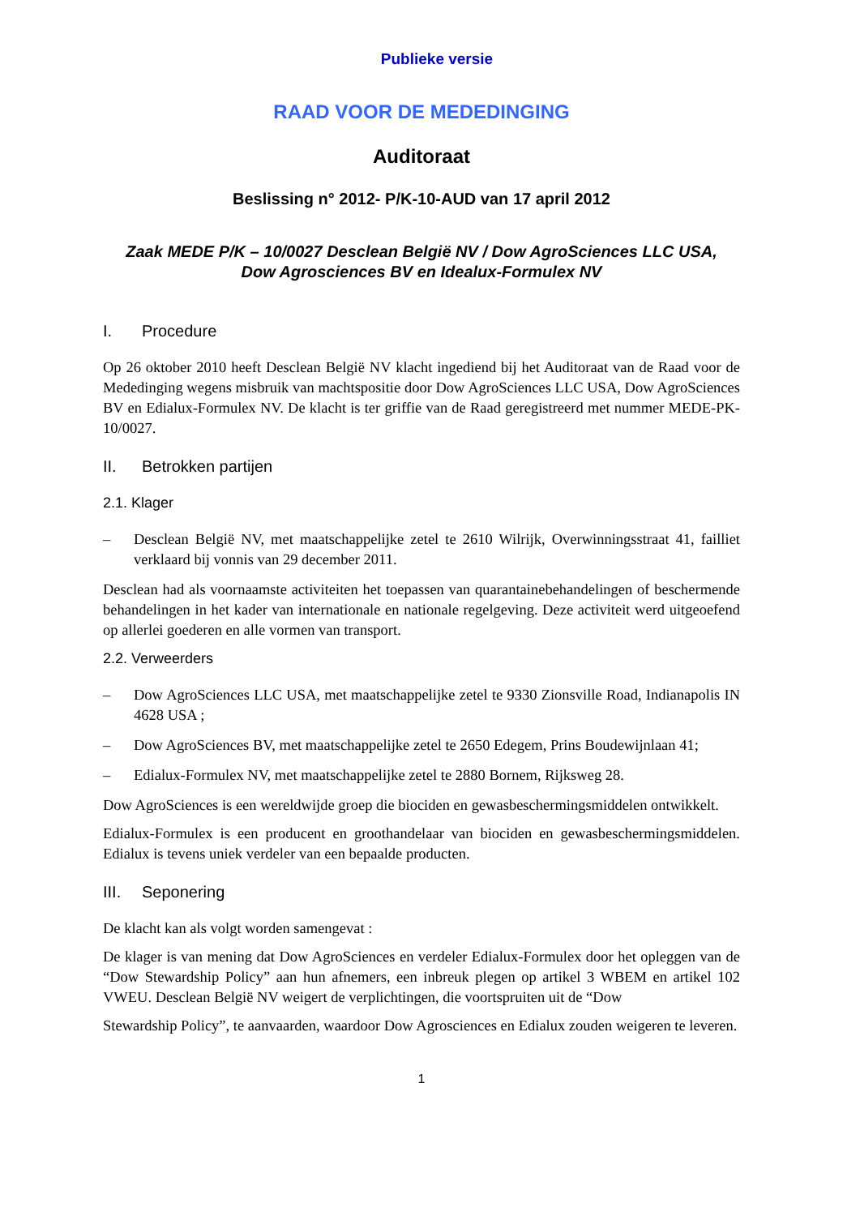Publieke versie
RAAD VOOR DE MEDEDINGING
Auditoraat
Beslissing n° 2012- P/K-10-AUD van 17 april 2012
Zaak MEDE P/K – 10/0027 Desclean België NV / Dow AgroSciences LLC USA,
Dow Agrosciences BV en Idealux-Formulex NV
I. Procedure
Op 26 oktober 2010 heeft Desclean België NV klacht ingediend bij het Auditoraat van de Raad voor de Mededinging wegens misbruik van machtspositie door Dow AgroSciences LLC USA, Dow AgroSciences BV en Edialux-Formulex NV. De klacht is ter griffie van de Raad geregistreerd met nummer MEDE-PK-10/0027.
II. Betrokken partijen
2.1. Klager
– Desclean België NV, met maatschappelijke zetel te 2610 Wilrijk, Overwinningsstraat 41, failliet verklaard bij vonnis van 29 december 2011.
Desclean had als voornaamste activiteiten het toepassen van quarantainebehandelingen of beschermende behandelingen in het kader van internationale en nationale regelgeving. Deze activiteit werd uitgeoefend op allerlei goederen en alle vormen van transport.
2.2. Verweerders
– Dow AgroSciences LLC USA, met maatschappelijke zetel te 9330 Zionsville Road, Indianapolis IN 4628 USA ;
– Dow AgroSciences BV, met maatschappelijke zetel te 2650 Edegem, Prins Boudewijnlaan 41;
– Edialux-Formulex NV, met maatschappelijke zetel te 2880 Bornem, Rijksweg 28.
Dow AgroSciences is een wereldwijde groep die biociden en gewasbeschermingsmiddelen ontwikkelt.
Edialux-Formulex is een producent en groothandelaar van biociden en gewasbeschermingsmiddelen. Edialux is tevens uniek verdeler van een bepaalde producten.
III. Seponering
De klacht kan als volgt worden samengevat :
De klager is van mening dat Dow AgroSciences en verdeler Edialux-Formulex door het opleggen van de “Dow Stewardship Policy” aan hun afnemers, een inbreuk plegen op artikel 3 WBEM en artikel 102 VWEU. Desclean België NV weigert de verplichtingen, die voortspruiten uit de “Dow
Stewardship Policy”, te aanvaarden, waardoor Dow Agrosciences en Edialux zouden weigeren te leveren.
1